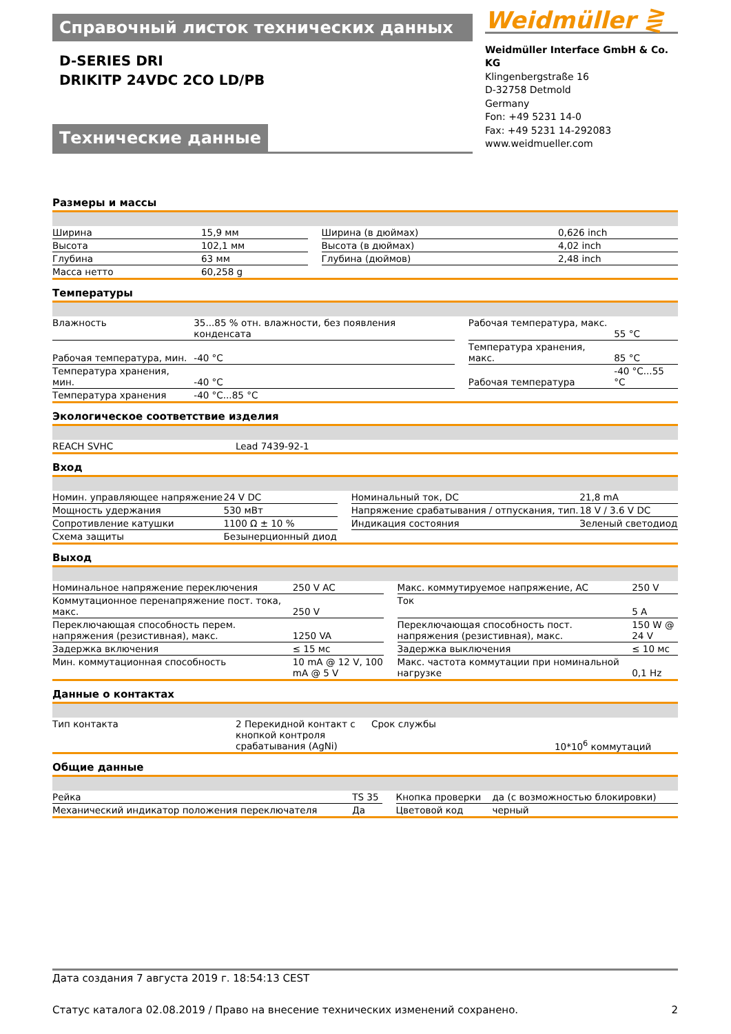Справочный листок технических данных
D-SERIES DRI
DRIKITP 24VDC 2CO LD/PB
Технические данные
Weidmüller ⋛
Weidmüller Interface GmbH & Co. KG
Klingenbergstraße 16
D-32758 Detmold
Germany
Fon: +49 5231 14-0
Fax: +49 5231 14-292083
www.weidmueller.com
Размеры и массы
| Ширина | 15,9 мм | | Ширина (в дюймах) | 0,626 inch |
| Высота | 102,1 мм | | Высота (в дюймах) | 4,02 inch |
| Глубина | 63 мм | | Глубина (дюймов) | 2,48 inch |
| Масса нетто | 60,258 g | | | |
Температуры
| Влажность | 35...85 % отн. влажности, без появления конденсата | | Рабочая температура, макс. | 55 °C |
| Рабочая температура, мин. | -40 °C | | Температура хранения, макс. | 85 °C |
| Температура хранения, мин. | -40 °C | | Рабочая температура | -40 °C...55 °C |
| Температура хранения | -40 °C...85 °C | | | |
Экологическое соответствие изделия
| REACH SVHC | Lead 7439-92-1 |
Вход
| Номин. управляющее напряжение | 24 V DC | | Номинальный ток, DC | 21,8 mA |
| Мощность удержания | 530 мВт | | Напряжение срабатывания / отпускания, тип. | 18 V / 3.6 V DC |
| Сопротивление катушки | 1100 Ω ± 10 % | | Индикация состояния | Зеленый светодиод |
| Схема защиты | Безынерционный диод | | | |
Выход
| Номинальное напряжение переключения | 250 V AC | | Макс. коммутируемое напряжение, AC | 250 V |
| Коммутационное перенапряжение пост. тока, макс. | 250 V | | Ток | 5 A |
| Переключающая способность перем. напряжения (резистивная), макс. | 1250 VA | | Переключающая способность пост. напряжения (резистивная), макс. | 150 W @ 24 V |
| Задержка включения | ≤ 15 мс | | Задержка выключения | ≤ 10 мс |
| Мин. коммутационная способность | 10 mA @ 12 V, 100 mA @ 5 V | | Макс. частота коммутации при номинальной нагрузке | 0,1 Hz |
Данные о контактах
| Тип контакта | 2 Перекидной контакт с кнопкой контроля срабатывания (AgNi) | | Срок службы | 10*10<sup>6</sup> коммутаций |
Общие данные
| Рейка | TS 35 | | Кнопка проверки | да (с возможностью блокировки) |
| Механический индикатор положения переключателя | Да | | Цветовой код | черный |
Дата создания 7 августа 2019 г. 18:54:13 CEST
Статус каталога 02.08.2019 / Право на внесение технических изменений сохранено. 2